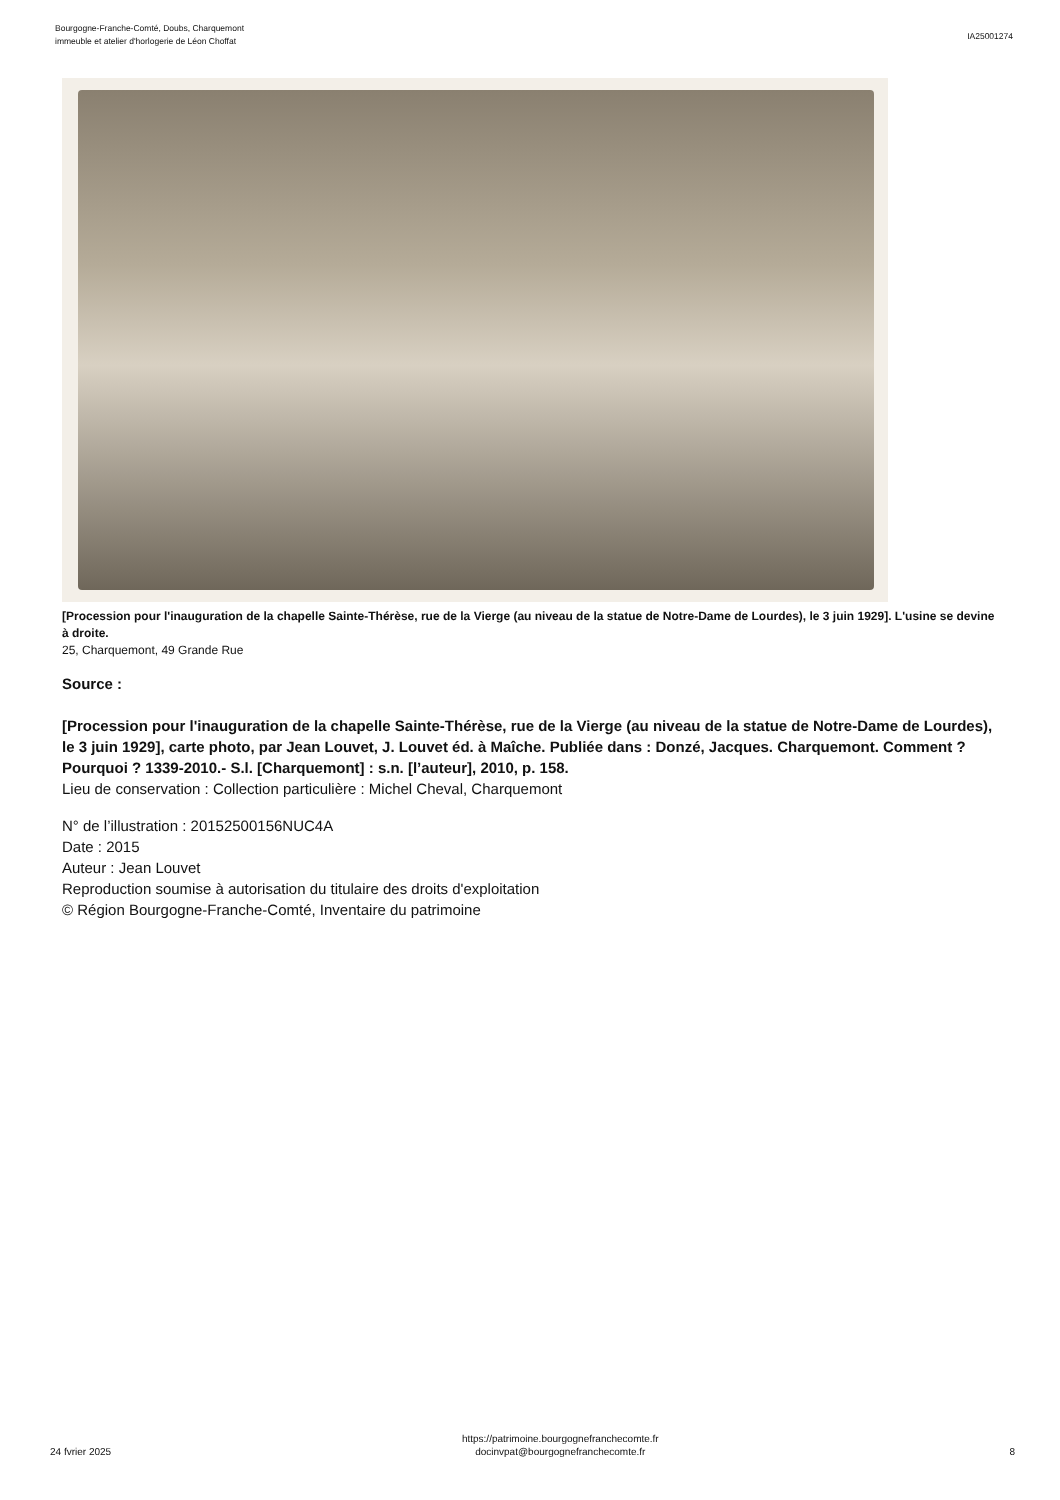Bourgogne-Franche-Comté, Doubs, Charquemont
immeuble et atelier d'horlogerie de Léon Choffat
IA25001274
[Procession pour l'inauguration de la chapelle Sainte-Thérèse, rue de la Vierge (au niveau de la statue de Notre-Dame de Lourdes), le 3 juin 1929]. L'usine se devine à droite.
25, Charquemont, 49 Grande Rue
Source :
[Procession pour l'inauguration de la chapelle Sainte-Thérèse, rue de la Vierge (au niveau de la statue de Notre-Dame de Lourdes), le 3 juin 1929], carte photo, par Jean Louvet, J. Louvet éd. à Maîche. Publiée dans : Donzé, Jacques. Charquemont. Comment ? Pourquoi ? 1339-2010.- S.l. [Charquemont] : s.n. [l’auteur], 2010, p. 158.
Lieu de conservation : Collection particulière : Michel Cheval, Charquemont
N° de l’illustration : 20152500156NUC4A
Date : 2015
Auteur : Jean Louvet
Reproduction soumise à autorisation du titulaire des droits d'exploitation
© Région Bourgogne-Franche-Comté, Inventaire du patrimoine
24 fvrier 2025
https://patrimoine.bourgognefranchecomte.fr
docinvpat@bourgognefranchecomte.fr
8